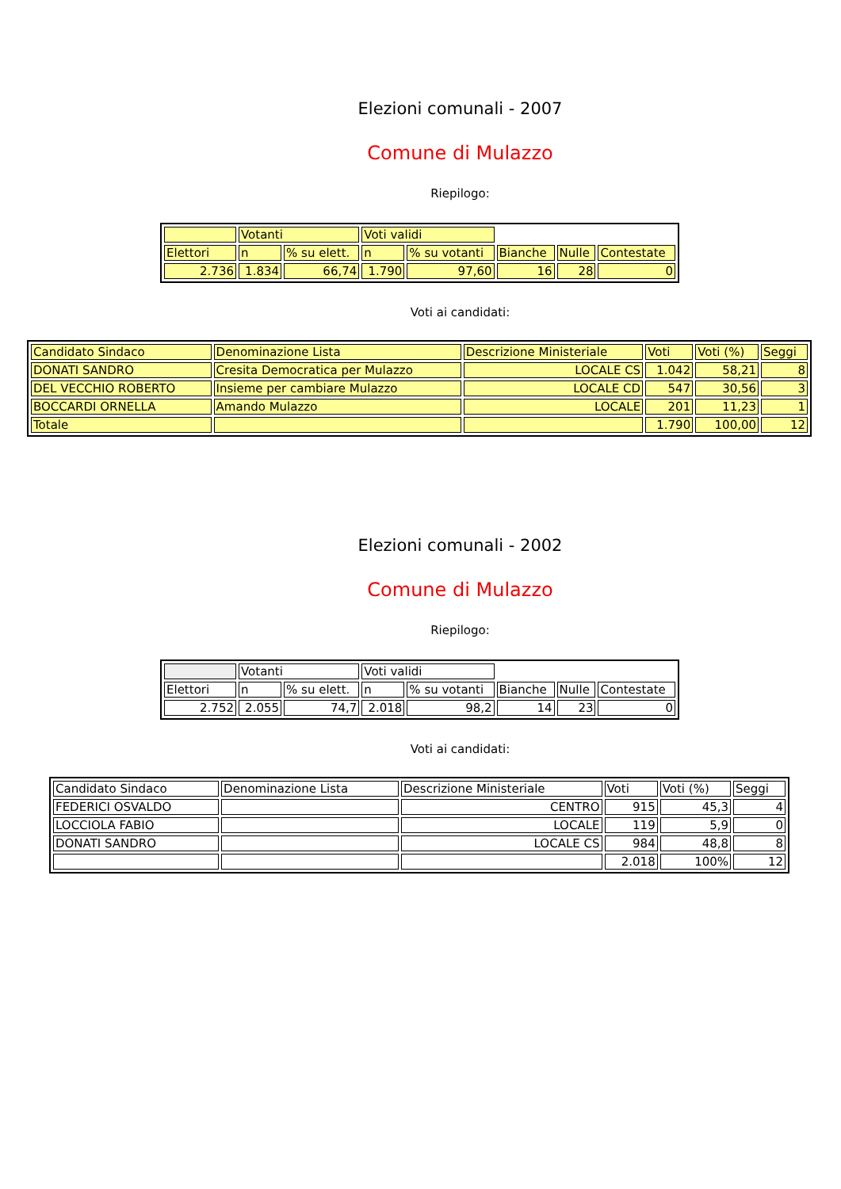Elezioni comunali - 2007
Comune di Mulazzo
Riepilogo:
| | Votanti | | Voti validi | | | | |
| Elettori | n | % su elett. | n | % su votanti | Bianche | Nulle | Contestate |
| 2.736 | 1.834 | 66,74 | 1.790 | 97,60 | 16 | 28 | 0 |
Voti ai candidati:
| Candidato Sindaco | Denominazione Lista | Descrizione Ministeriale | Voti | Voti (%) | Seggi |
| --- | --- | --- | --- | --- | --- |
| DONATI SANDRO | Cresita Democratica per Mulazzo | LOCALE CS | 1.042 | 58,21 | 8 |
| DEL VECCHIO ROBERTO | Insieme per cambiare Mulazzo | LOCALE CD | 547 | 30,56 | 3 |
| BOCCARDI ORNELLA | Amando Mulazzo | LOCALE | 201 | 11,23 | 1 |
| Totale | | | 1.790 | 100,00 | 12 |
Elezioni comunali - 2002
Comune di Mulazzo
Riepilogo:
| | Votanti | | Voti validi | | | | |
| Elettori | n | % su elett. | n | % su votanti | Bianche | Nulle | Contestate |
| 2.752 | 2.055 | 74,7 | 2.018 | 98,2 | 14 | 23 | 0 |
Voti ai candidati:
| Candidato Sindaco | Denominazione Lista | Descrizione Ministeriale | Voti | Voti (%) | Seggi |
| --- | --- | --- | --- | --- | --- |
| FEDERICI OSVALDO | | CENTRO | 915 | 45,3 | 4 |
| LOCCIOLA FABIO | | LOCALE | 119 | 5,9 | 0 |
| DONATI SANDRO | | LOCALE CS | 984 | 48,8 | 8 |
| | | | 2.018 | 100% | 12 |